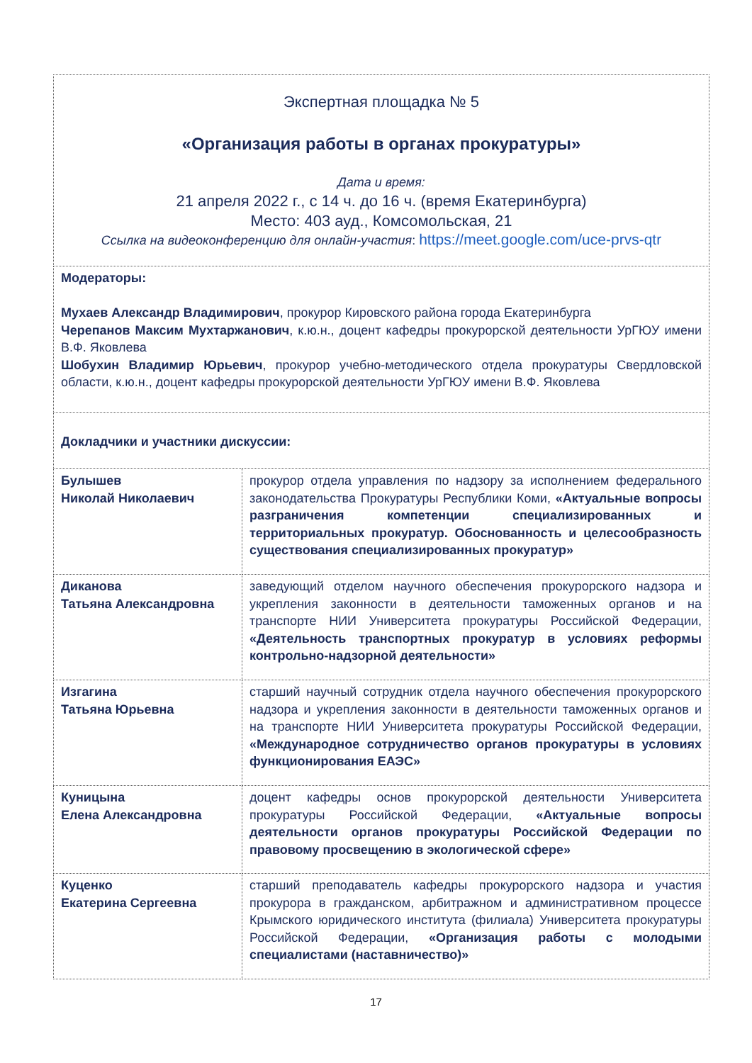| Экспертная площадка № 5 «Организация работы в органах прокуратуры» Дата и время: 21 апреля 2022 г., с 14 ч. до 16 ч. (время Екатеринбурга) Место: 403 ауд., Комсомольская, 21 Ссылка на видеоконференцию для онлайн-участия : https://meet.google.com/uce-prvs-qtr | |
| Модераторы: Мухаев Александр Владимирович , прокурор Кировского района города Екатеринбурга Черепанов Максим Мухтаржанович , к.ю.н., доцент кафедры прокурорской деятельности УрГЮУ имени В.Ф. Яковлева Шобухин Владимир Юрьевич , прокурор учебно-методического отдела прокуратуры Свердловской области, к.ю.н., доцент кафедры прокурорской деятельности УрГЮУ имени В.Ф. Яковлева | |
| Докладчики и участники дискуссии: | |
| Булышев Николай Николаевич | прокурор отдела управления по надзору за исполнением федерального законодательства Прокуратуры Республики Коми, «Актуальные вопросы разграничения компетенции специализированных и территориальных прокуратур. Обоснованность и целесообразность существования специализированных прокуратур» |
| Диканова Татьяна Александровна | заведующий отделом научного обеспечения прокурорского надзора и укрепления законности в деятельности таможенных органов и на транспорте НИИ Университета прокуратуры Российской Федерации, «Деятельность транспортных прокуратур в условиях реформы контрольно-надзорной деятельности» |
| Изгагина Татьяна Юрьевна | старший научный сотрудник отдела научного обеспечения прокурорского надзора и укрепления законности в деятельности таможенных органов и на транспорте НИИ Университета прокуратуры Российской Федерации, «Международное сотрудничество органов прокуратуры в условиях функционирования ЕАЭС» |
| Куницына Елена Александровна | доцент кафедры основ прокурорской деятельности Университета прокуратуры Российской Федерации, «Актуальные вопросы деятельности органов прокуратуры Российской Федерации по правовому просвещению в экологической сфере» |
| Куценко Екатерина Сергеевна | старший преподаватель кафедры прокурорского надзора и участия прокурора в гражданском, арбитражном и административном процессе Крымского юридического института (филиала) Университета прокуратуры Российской Федерации, «Организация работы с молодыми специалистами (наставничество)» |
17